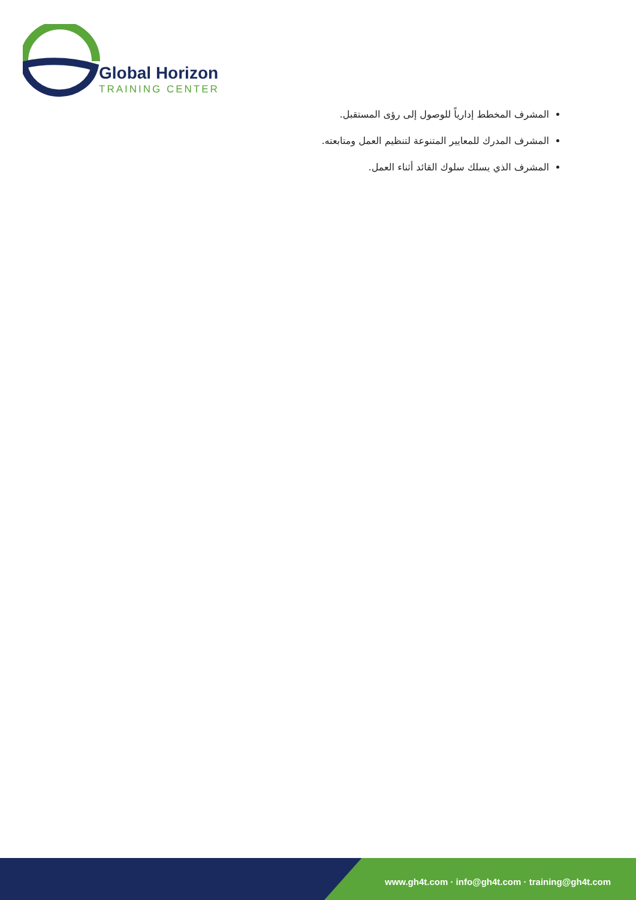Global Horizon
TRAINING CENTER
المشرف المخطط إدارياً للوصول إلى رؤى المستقبل.
المشرف المدرك للمعايير المتنوعة لتنظيم العمل ومتابعته.
المشرف الذي يسلك سلوك القائد أثناء العمل.
www.gh4t.com · info@gh4t.com · training@gh4t.com